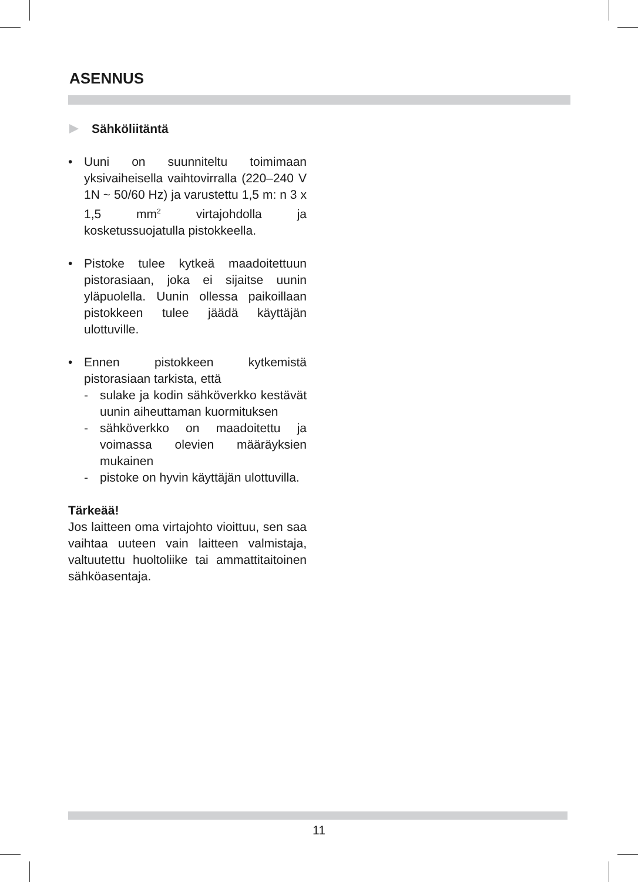ASENNUS
Sähköliitäntä
• Uuni on suunniteltu toimimaan yksivaiheisella vaihtovirralla (220–240 V 1N ~ 50/60 Hz) ja varustettu 1,5 m: n 3 x 1,5 mm<sup>2</sup> virtajohdolla ja kosketussuojatulla pistokkeella.
• Pistoke tulee kytkeä maadoitettuun pistorasiaan, joka ei sijaitse uunin yläpuolella. Uunin ollessa paikoillaan pistokkeen tulee jäädä käyttäjän ulottuville.
• Ennen pistokkeen kytkemistä pistorasiaan tarkista, että
- sulake ja kodin sähköverkko kestävät uunin aiheuttaman kuormituksen
- sähköverkko on maadoitettu ja voimassa olevien määräyksien mukainen
- pistoke on hyvin käyttäjän ulottuvilla.
Tärkeää!
Jos laitteen oma virtajohto vioittuu, sen saa vaihtaa uuteen vain laitteen valmistaja, valtuutettu huoltoliike tai ammattitaitoinen sähköasentaja.
11